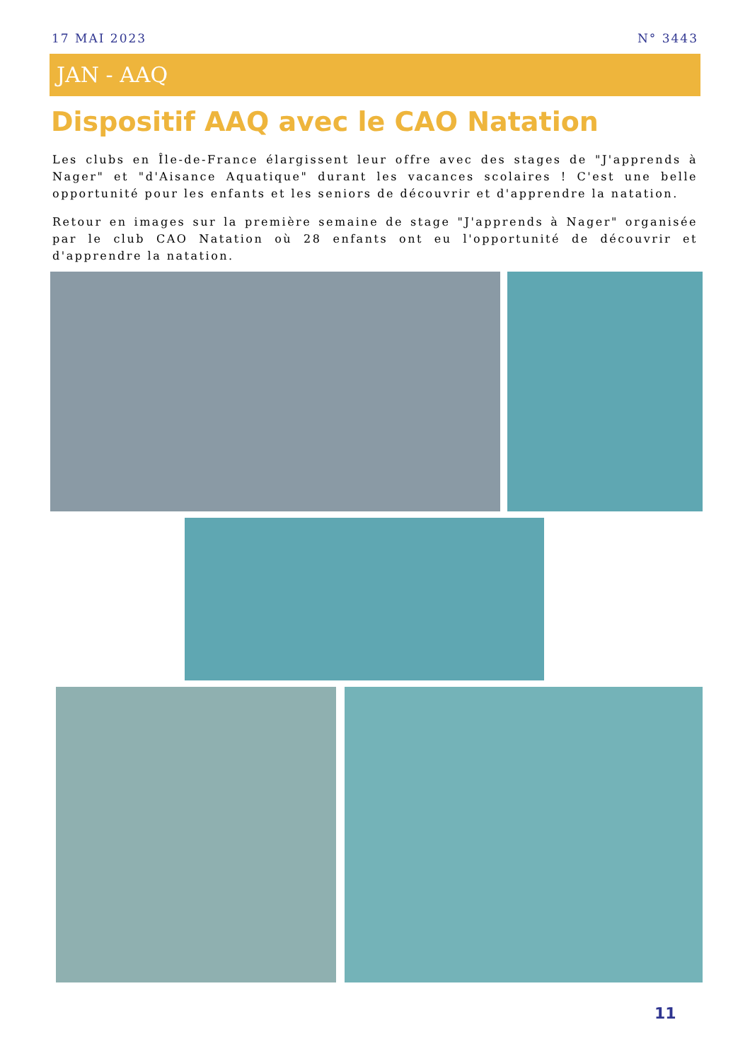17 MAI 2023 N° 3443
JAN - AAQ
Dispositif AAQ avec le CAO Natation
Les clubs en Île-de-France élargissent leur offre avec des stages de "J'apprends à Nager" et "d'Aisance Aquatique" durant les vacances scolaires ! C'est une belle opportunité pour les enfants et les seniors de découvrir et d'apprendre la natation.
Retour en images sur la première semaine de stage "J'apprends à Nager" organisée par le club CAO Natation où 28 enfants ont eu l'opportunité de découvrir et d'apprendre la natation.
11